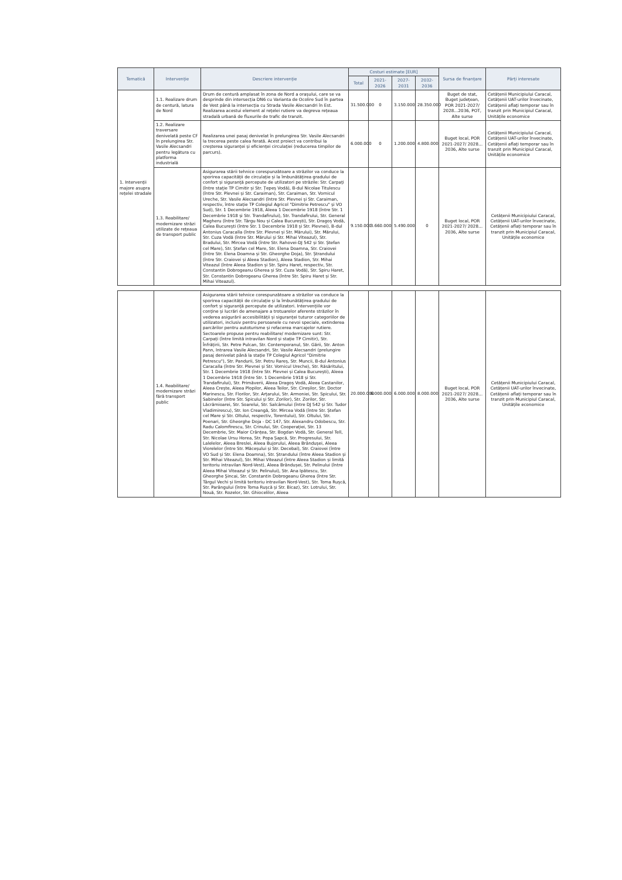| Tematică | Intervenție | Descriere intervenție | Costuri estimate [EUR] | | | | Sursa de finanțare | Părți interesate |
| --- | --- | --- | --- | --- | --- | --- | --- | --- |
| | | | Total | 2021-2026 | 2027-2031 | 2032-2036 | | |
| 1. Intervenții majore asupra rețelei stradale | 1.1. Realizare drum de centură, latura de Nord | Drum de centură amplasat în zona de Nord a orașului, care se va desprinde din intersecția DN6 cu Varianta de Ocolire Sud în partea de Vest până la intersecția cu Strada Vasile Alecsandri în Est. Realizarea acestui element al rețelei rutiere va degreva rețeaua stradală urbană de fluxurile de trafic de tranzit. | 31.500.000 | 0 | 3.150.000 | 28.350.000 | Buget de stat, Buget județean, POR 2021-2027/ 2028…2036, POT, Alte surse | Cetățenii Municipiului Caracal, Cetățenii UAT-urilor învecinate, Cetățenii aflați temporar sau în tranzit prin Municipiul Caracal, Unitățile economice |
| | 1.2. Realizare traversare denivelată peste CF în prelungirea Str. Vasile Alecsandri pentru legătura cu platforma industrială | Realizarea unei pasaj denivelat în prelungirea Str. Vasile Alecsandri la trecerea peste calea ferată. Acest proiect va contribui la creșterea siguranței și eficienței circulației (reducerea timpilor de parcurs). | 6.000.000 | 0 | 1.200.000 | 4.800.000 | Buget local, POR 2021-2027/ 2028…2036, Alte surse | Cetățenii Municipiului Caracal, Cetățenii UAT-urilor învecinate, Cetățenii aflați temporar sau în tranzit prin Municipiul Caracal, Unitățile economice |
| | 1.3. Reabilitare/ modernizare străzi utilizate de rețeaua de transport public | Asigurarea stării tehnice corespunzătoare a străzilor va conduce la sporirea capacității de circulație și la îmbunătățirea gradului de confort și siguranță percepute de utilizatori pe străzile: Str. Carpați (între stație TP Cimitir și Str. Țepeș Vodă), B-dul Nicolae Titulescu (între Str. Plevnei și Str. Caraiman), Str. Caraiman, Str. Vornicul Ureche, Str. Vasile Alecsandri (între Str. Plevnei și Str. Caraiman, respectiv, între stație TP Colegiul Agricol "Dimitrie Petrescu" și VO Sud), Str. 1 Decembrie 1918, Aleea 1 Decembrie 1918 (între Str. 1 Decembrie 1918 și Str. Trandafirului), Str. Trandafirului, Str. General Magheru (între Str. Târgu Nou și Calea București), Str. Dragoș Vodă, Calea București (între Str. 1 Decembrie 1918 și Str. Plevnei), B-dul Antonius Caracalla (între Str. Plevnei și Str. Mărului), Str. Mărului, Str. Cuza Vodă (între Str. Mărului și Str. Mihai Viteazul), Str. Bradului, Str. Mircea Vodă (între Str. Rahovei-DJ 542 și Str. Ștefan cel Mare), Str. Ștefan cel Mare, Str. Elena Doamna, Str. Craiovei (între Str. Elena Doamna și Str. Gheorghe Doja), Str. Ștrandului (între Str. Craiovei și Aleea Stadion), Aleea Stadion, Str. Mihai Viteazul (între Aleea Stadion și Str. Spiru Haret, respectiv, Str. Constantin Dobrogeanu Gherea și Str. Cuza Vodă), Str. Spiru Haret, Str. Constantin Dobrogeanu Gherea (între Str. Spiru Haret și Str. Mihai Viteazul). | 9.150.000 | 3.660.000 | 5.490.000 | 0 | Buget local, POR 2021-2027/ 2028…2036, Alte surse | Cetățenii Municipiului Caracal, Cetățenii UAT-urilor învecinate, Cetățenii aflați temporar sau în tranzit prin Municipiul Caracal, Unitățile economice |
| | 1.4. Reabilitare/ modernizare străzi fără transport public | Asigurarea stării tehnice corespunzătoare a străzilor va conduce la sporirea capacității de circulație și la îmbunătățirea gradului de confort și siguranță percepute de utilizatori. Intervențiile vor conține și lucrări de amenajare a trotuarelor aferente străzilor în vederea asigurării accesibilității și siguranței tuturor categoriilor de utilizatori, inclusiv pentru persoanele cu nevoi speciale, extinderea parcărilor pentru autoturisme și refacerea marcajelor rutiere. Sectoarele propuse pentru reabilitare/ modernizare sunt: Str. Carpați (între limită intravilan Nord și stație TP Cimitir), Str. Înfrățirii, Str. Petre Pulcan, Str. Contemporanul, Str. Gării, Str. Anton Pann, Intrarea Vasile Alecsandri, Str. Vasile Alecsandri (prelungire pasaj denivelat până la stație TP Colegiul Agricol "Dimitrie Petrescu"), Str. Pandurii, Str. Petru Rareș, Str. Muncii, B-dul Antonius Caracalla (între Str. Plevnei și Str. Vornicul Ureche), Str. Răsăritului, Str. 1 Decembrie 1918 (între Str. Plevnei și Calea București), Aleea 1 Decembrie 1918 (între Str. 1 Decembrie 1918 și Str. Trandafirului), Str. Primăverii, Aleea Dragoș Vodă, Aleea Castanilor, Aleea Crește, Aleea Plopilor, Aleea Teilor, Str. Cireșilor, Str. Doctor Marinescu, Str. Florilor, Str. Arțarului, Str. Armoniei, Str. Spicului, Str. Sabinelor (între Str. Spicului și Str. Zorilor), Str. Zorilor, Str. Lăcrămioarei, Str. Soarelui, Str. Salcâmului (între DJ 542 și Str. Tudor Vladimirescu), Str. Ion Creangă, Str. Mircea Vodă (între Str. Ștefan cel Mare și Str. Oltului, respectiv, Torentului), Str. Oltului, Str. Poenari, Str. Gheorghe Doja - DC 147, Str. Alexandru Odobescu, Str. Radu Calomfirescu, Str. Crinului, Str. Cooperației, Str. 13 Decembrie, Str. Maior Crânțea, Str. Bogdan Vodă, Str. General Tell, Str. Nicolae Ursu Horea, Str. Popa Șapcă, Str. Progresului, Str. Lalelelor, Aleea Breslei, Aleea Bujorului, Aleea Brândușei, Aleea Viorelelor (între Str. Măceșului și Str. Decebal), Str. Craiovei (între VO Sud și Str. Elena Doamna), Str. Ștrandului (între Aleea Stadion și Str. Mihai Viteazul), Str. Mihai Viteazul (între Aleea Stadion și limită teritoriu intravilan Nord-Vest), Aleea Brândușei, Str. Pelinului (între Aleea Mihai Viteazul și Str. Pelinului), Str. Ana Ipătescu, Str. Gheorghe Șincai, Str. Constantin Dobrogeanu Gherea (între Str. Târgul Vechi și limită teritoriu intravilan Nord-Vest), Str. Toma Rușcă, Str. Parângului (între Toma Rușcă și Str. Bicaz), Str. Lotrului, Str. Nouă, Str. Rozelor, Str. Ghiocelilor, Aleea | 20.000.000 | 6.000.000 | 6.000.000 | 8.000.000 | Buget local, POR 2021-2027/ 2028…2036, Alte surse | Cetățenii Municipiului Caracal, Cetățenii UAT-urilor învecinate, Cetățenii aflați temporar sau în tranzit prin Municipiul Caracal, Unitățile economice |